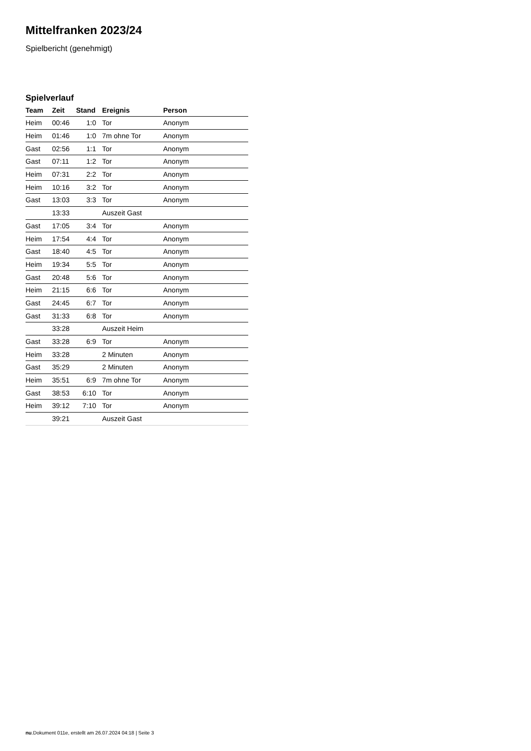Mittelfranken 2023/24
Spielbericht (genehmigt)
Spielverlauf
| Team | Zeit | Stand | Ereignis | Person |
| --- | --- | --- | --- | --- |
| Heim | 00:46 | 1:0 | Tor | Anonym |
| Heim | 01:46 | 1:0 | 7m ohne Tor | Anonym |
| Gast | 02:56 | 1:1 | Tor | Anonym |
| Gast | 07:11 | 1:2 | Tor | Anonym |
| Heim | 07:31 | 2:2 | Tor | Anonym |
| Heim | 10:16 | 3:2 | Tor | Anonym |
| Gast | 13:03 | 3:3 | Tor | Anonym |
| | 13:33 | | Auszeit Gast | |
| Gast | 17:05 | 3:4 | Tor | Anonym |
| Heim | 17:54 | 4:4 | Tor | Anonym |
| Gast | 18:40 | 4:5 | Tor | Anonym |
| Heim | 19:34 | 5:5 | Tor | Anonym |
| Gast | 20:48 | 5:6 | Tor | Anonym |
| Heim | 21:15 | 6:6 | Tor | Anonym |
| Gast | 24:45 | 6:7 | Tor | Anonym |
| Gast | 31:33 | 6:8 | Tor | Anonym |
| | 33:28 | | Auszeit Heim | |
| Gast | 33:28 | 6:9 | Tor | Anonym |
| Heim | 33:28 | | 2 Minuten | Anonym |
| Gast | 35:29 | | 2 Minuten | Anonym |
| Heim | 35:51 | 6:9 | 7m ohne Tor | Anonym |
| Gast | 38:53 | 6:10 | Tor | Anonym |
| Heim | 39:12 | 7:10 | Tor | Anonym |
| | 39:21 | | Auszeit Gast | |
nu.Dokument 011e, erstellt am 26.07.2024 04:18 | Seite 3